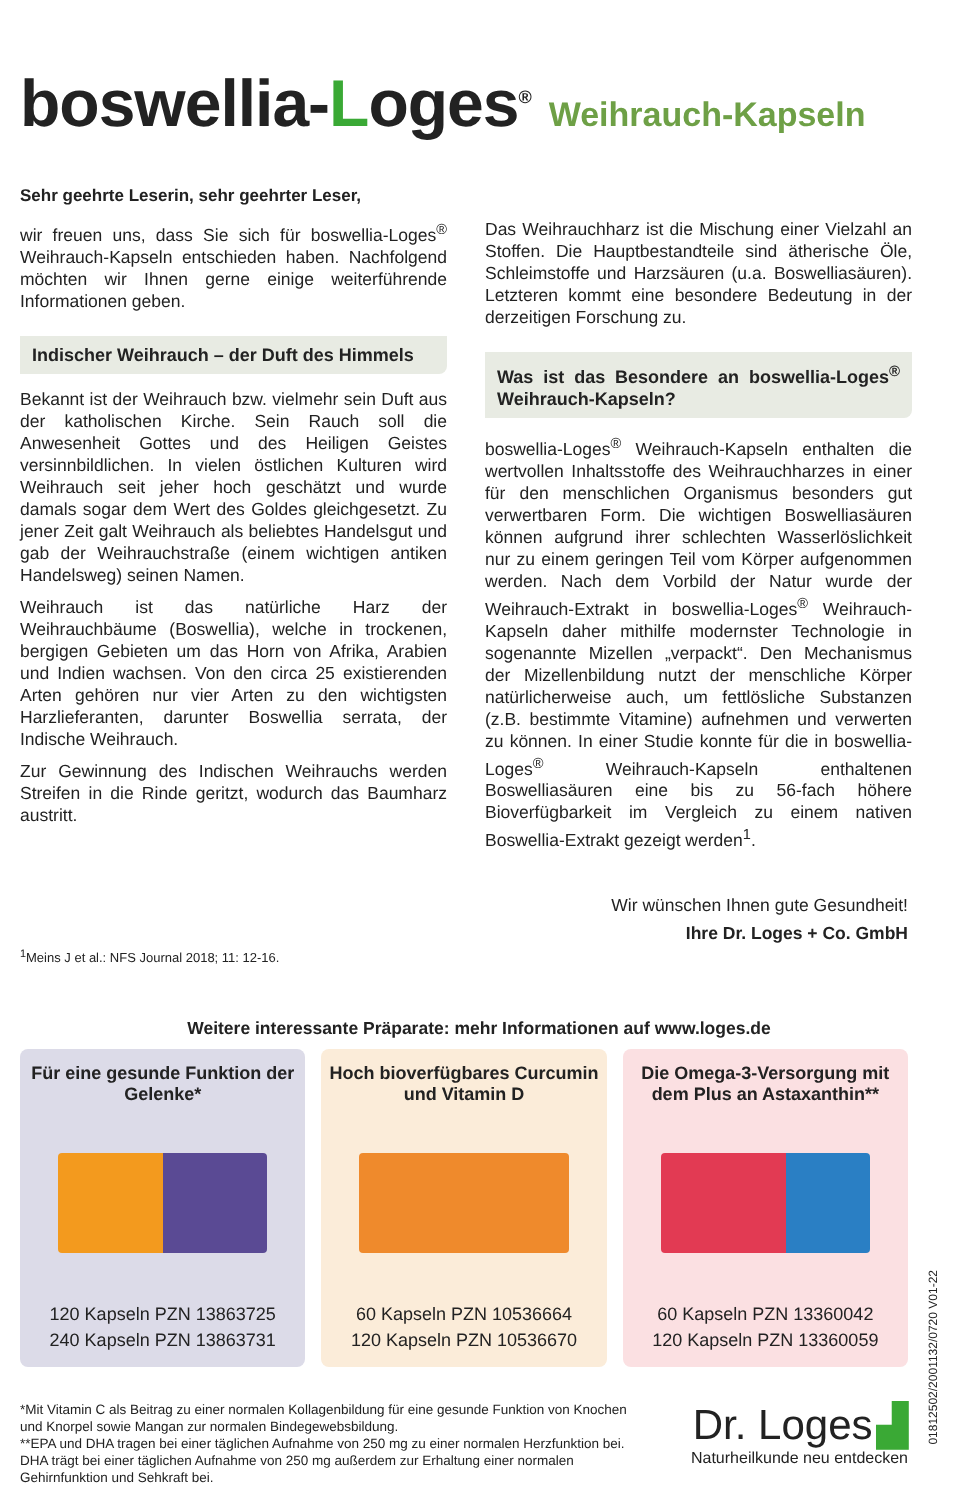boswellia-Loges<sup>®</sup>
Weihrauch-Kapseln
Sehr geehrte Leserin, sehr geehrter Leser,
wir freuen uns, dass Sie sich für boswellia-Loges<sup>®</sup> Weihrauch-Kapseln entschieden haben. Nachfolgend möchten wir Ihnen gerne einige weiterführende Informationen geben.
Indischer Weihrauch – der Duft des Himmels
Bekannt ist der Weihrauch bzw. vielmehr sein Duft aus der katholischen Kirche. Sein Rauch soll die Anwesenheit Gottes und des Heiligen Geistes versinnbildlichen. In vielen östlichen Kulturen wird Weihrauch seit jeher hoch geschätzt und wurde damals sogar dem Wert des Goldes gleichgesetzt. Zu jener Zeit galt Weihrauch als beliebtes Handelsgut und gab der Weihrauchstraße (einem wichtigen antiken Handelsweg) seinen Namen.
Weihrauch ist das natürliche Harz der Weihrauchbäume (Boswellia), welche in trockenen, bergigen Gebieten um das Horn von Afrika, Arabien und Indien wachsen. Von den circa 25 existierenden Arten gehören nur vier Arten zu den wichtigsten Harzlieferanten, darunter Boswellia serrata, der Indische Weihrauch.
Zur Gewinnung des Indischen Weihrauchs werden Streifen in die Rinde geritzt, wodurch das Baumharz austritt.
Das Weihrauchharz ist die Mischung einer Vielzahl an Stoffen. Die Hauptbestandteile sind ätherische Öle, Schleimstoffe und Harzsäuren (u.a. Boswelliasäuren). Letzteren kommt eine besondere Bedeutung in der derzeitigen Forschung zu.
Was ist das Besondere an boswellia-Loges<sup>®</sup> Weihrauch-Kapseln?
boswellia-Loges<sup>®</sup> Weihrauch-Kapseln enthalten die wertvollen Inhaltsstoffe des Weihrauchharzes in einer für den menschlichen Organismus besonders gut verwertbaren Form. Die wichtigen Boswelliasäuren können aufgrund ihrer schlechten Wasserlöslichkeit nur zu einem geringen Teil vom Körper aufgenommen werden. Nach dem Vorbild der Natur wurde der Weihrauch-Extrakt in boswellia-Loges<sup>®</sup> Weihrauch-Kapseln daher mithilfe modernster Technologie in sogenannte Mizellen „verpackt“. Den Mechanismus der Mizellenbildung nutzt der menschliche Körper natürlicherweise auch, um fettlösliche Substanzen (z.B. bestimmte Vitamine) aufnehmen und verwerten zu können. In einer Studie konnte für die in boswellia-Loges<sup>®</sup> Weihrauch-Kapseln enthaltenen Boswelliasäuren eine bis zu 56-fach höhere Bioverfügbarkeit im Vergleich zu einem nativen Boswellia-Extrakt gezeigt werden<sup>1</sup>.
Wir wünschen Ihnen gute Gesundheit!
Ihre Dr. Loges + Co. GmbH
<sup>1</sup> Meins J et al.: NFS Journal 2018; 11: 12-16.
Weitere interessante Präparate: mehr Informationen auf www.loges.de
Für eine gesunde Funktion der Gelenke*
120 Kapseln PZN 13863725
240 Kapseln PZN 13863731
Hoch bioverfügbares Curcumin und Vitamin D
60 Kapseln PZN 10536664
120 Kapseln PZN 10536670
Die Omega-3-Versorgung mit dem Plus an Astaxanthin**
60 Kapseln PZN 13360042
120 Kapseln PZN 13360059
*Mit Vitamin C als Beitrag zu einer normalen Kollagenbildung für eine gesunde Funktion von Knochen und Knorpel sowie Mangan zur normalen Bindegewebsbildung.
**EPA und DHA tragen bei einer täglichen Aufnahme von 250 mg zu einer normalen Herzfunktion bei. DHA trägt bei einer täglichen Aufnahme von 250 mg außerdem zur Erhaltung einer normalen Gehirnfunktion und Sehkraft bei.
Dr. Loges ▟
Naturheilkunde neu entdecken
01812502/2001132/0720 V01-22